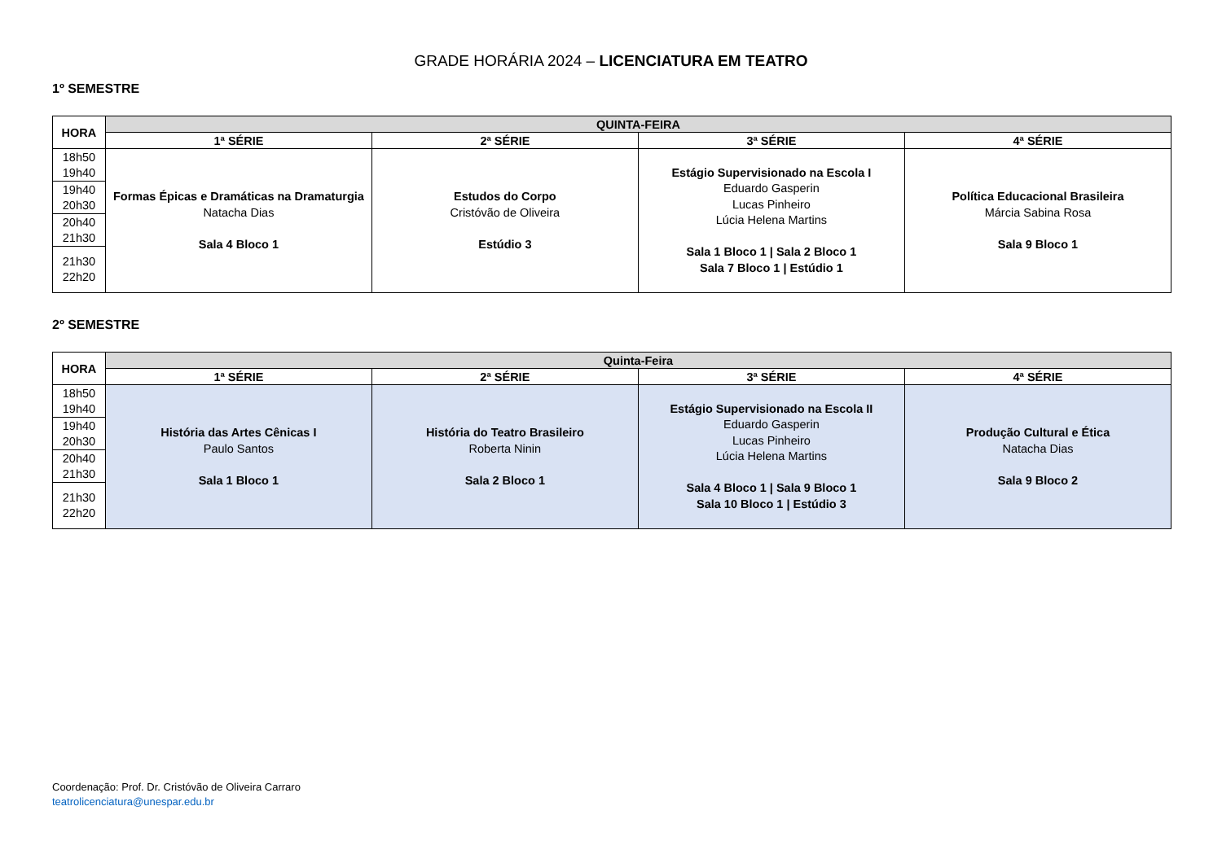GRADE HORÁRIA 2024 – LICENCIATURA EM TEATRO
1º SEMESTRE
| HORA | QUINTA-FEIRA | | | |
| --- | --- | --- | --- | --- |
| | 1ª SÉRIE | 2ª SÉRIE | 3ª SÉRIE | 4ª SÉRIE |
| 18h50 19h40 | Formas Épicas e Dramáticas na Dramaturgia Natacha Dias Sala 4 Bloco 1 | Estudos do Corpo Cristóvão de Oliveira Estúdio 3 | Estágio Supervisionado na Escola I Eduardo Gasperin Lucas Pinheiro Lúcia Helena Martins Sala 1 Bloco 1 / Sala 2 Bloco 1 Sala 7 Bloco 1 / Estúdio 1 | Política Educacional Brasileira Márcia Sabina Rosa Sala 9 Bloco 1 |
| 19h40 20h30 | | | | |
| 20h40 21h30 | | | | |
| 21h30 22h20 | | | | |
2º SEMESTRE
| HORA | Quinta-Feira | | | |
| --- | --- | --- | --- | --- |
| | 1ª SÉRIE | 2ª SÉRIE | 3ª SÉRIE | 4ª SÉRIE |
| 18h50 19h40 | História das Artes Cênicas I Paulo Santos Sala 1 Bloco 1 | História do Teatro Brasileiro Roberta Ninin Sala 2 Bloco 1 | Estágio Supervisionado na Escola II Eduardo Gasperin Lucas Pinheiro Lúcia Helena Martins Sala 4 Bloco 1 / Sala 9 Bloco 1 Sala 10 Bloco 1 / Estúdio 3 | Produção Cultural e Ética Natacha Dias Sala 9 Bloco 2 |
| 19h40 20h30 | | | | |
| 20h40 21h30 | | | | |
| 21h30 22h20 | | | | |
Coordenação: Prof. Dr. Cristóvão de Oliveira Carraro
teatrolicenciatura@unespar.edu.br